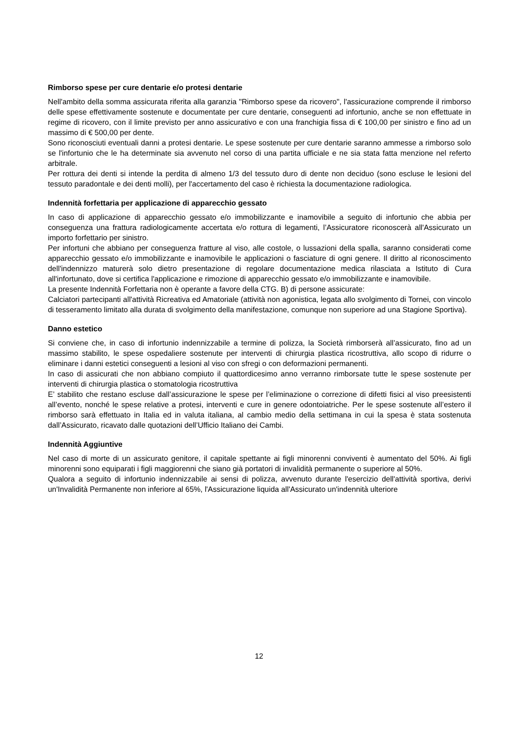Rimborso spese per cure dentarie e/o protesi dentarie
Nell'ambito della somma assicurata riferita alla garanzia "Rimborso spese da ricovero", l'assicurazione comprende il rimborso delle spese effettivamente sostenute e documentate per cure dentarie, conseguenti ad infortunio, anche se non effettuate in regime di ricovero, con il limite previsto per anno assicurativo e con una franchigia fissa di € 100,00 per sinistro e fino ad un massimo di € 500,00 per dente.
Sono riconosciuti eventuali danni a protesi dentarie. Le spese sostenute per cure dentarie saranno ammesse a rimborso solo se l'infortunio che le ha determinate sia avvenuto nel corso di una partita ufficiale e ne sia stata fatta menzione nel referto arbitrale.
Per rottura dei denti si intende la perdita di almeno 1/3 del tessuto duro di dente non deciduo (sono escluse le lesioni del tessuto paradontale e dei denti molli), per l'accertamento del caso è richiesta la documentazione radiologica.
Indennità forfettaria per applicazione di apparecchio gessato
In caso di applicazione di apparecchio gessato e/o immobilizzante e inamovibile a seguito di infortunio che abbia per conseguenza una frattura radiologicamente accertata e/o rottura di legamenti, l’Assicuratore riconoscerà all'Assicurato un importo forfettario per sinistro.
Per infortuni che abbiano per conseguenza fratture al viso, alle costole, o lussazioni della spalla, saranno considerati come apparecchio gessato e/o immobilizzante e inamovibile le applicazioni o fasciature di ogni genere. Il diritto al riconoscimento dell'indennizzo maturerà solo dietro presentazione di regolare documentazione medica rilasciata a Istituto di Cura all'infortunato, dove si certifica l'applicazione e rimozione di apparecchio gessato e/o immobilizzante e inamovibile.
La presente Indennità Forfettaria non è operante a favore della CTG. B) di persone assicurate:
Calciatori partecipanti all'attività Ricreativa ed Amatoriale (attività non agonistica, legata allo svolgimento di Tornei, con vincolo di tesseramento limitato alla durata di svolgimento della manifestazione, comunque non superiore ad una Stagione Sportiva).
Danno estetico
Si conviene che, in caso di infortunio indennizzabile a termine di polizza, la Società rimborserà all’assicurato, fino ad un massimo stabilito, le spese ospedaliere sostenute per interventi di chirurgia plastica ricostruttiva, allo scopo di ridurre o eliminare i danni estetici conseguenti a lesioni al viso con sfregi o con deformazioni permanenti.
In caso di assicurati che non abbiano compiuto il quattordicesimo anno verranno rimborsate tutte le spese sostenute per interventi di chirurgia plastica o stomatologia ricostruttiva
E’ stabilito che restano escluse dall’assicurazione le spese per l’eliminazione o correzione di difetti fisici al viso preesistenti all’evento, nonché le spese relative a protesi, interventi e cure in genere odontoiatriche. Per le spese sostenute all’estero il rimborso sarà effettuato in Italia ed in valuta italiana, al cambio medio della settimana in cui la spesa è stata sostenuta dall’Assicurato, ricavato dalle quotazioni dell’Ufficio Italiano dei Cambi.
Indennità Aggiuntive
Nel caso di morte di un assicurato genitore, il capitale spettante ai figli minorenni conviventi è aumentato del 50%. Ai figli minorenni sono equiparati i figli maggiorenni che siano già portatori di invalidità permanente o superiore al 50%.
Qualora a seguito di infortunio indennizzabile ai sensi di polizza, avvenuto durante l'esercizio dell'attività sportiva, derivi un'Invalidità Permanente non inferiore al 65%, l'Assicurazione liquida all'Assicurato un'indennità ulteriore
12